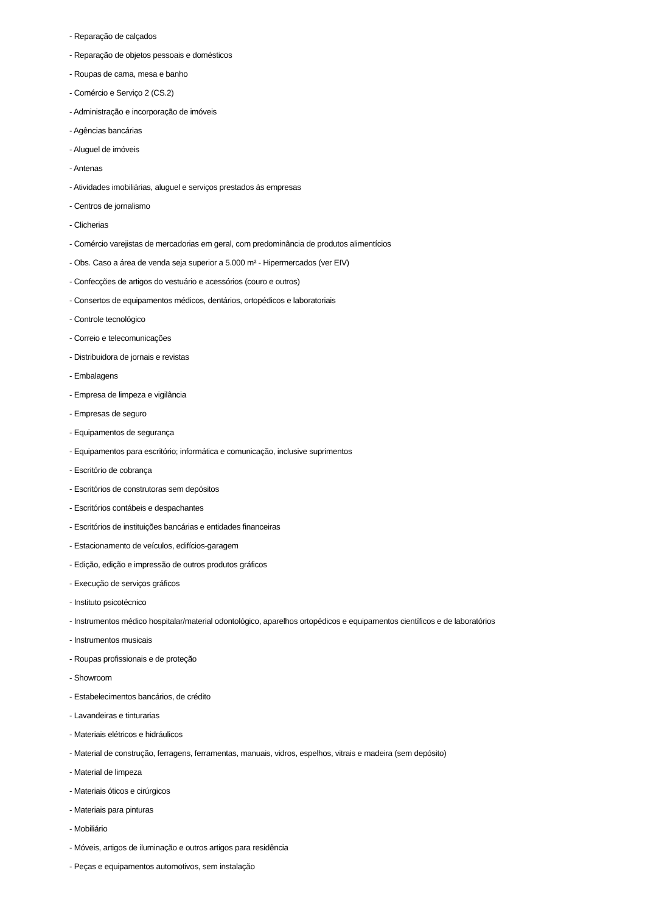- Reparação de calçados
- Reparação de objetos pessoais e domésticos
- Roupas de cama, mesa e banho
- Comércio e Serviço 2 (CS.2)
- Administração e incorporação de imóveis
- Agências bancárias
- Aluguel de imóveis
- Antenas
- Atividades imobiliárias, aluguel e serviços prestados ás empresas
- Centros de jornalismo
- Clicherias
- Comércio varejistas de mercadorias em geral, com predominância de produtos alimentícios
- Obs. Caso a área de venda seja superior a 5.000 m² - Hipermercados (ver EIV)
- Confecções de artigos do vestuário e acessórios (couro e outros)
- Consertos de equipamentos médicos, dentários, ortopédicos e laboratoriais
- Controle tecnológico
- Correio e telecomunicações
- Distribuidora de jornais e revistas
- Embalagens
- Empresa de limpeza e vigilância
- Empresas de seguro
- Equipamentos de segurança
- Equipamentos para escritório; informática e comunicação, inclusive suprimentos
- Escritório de cobrança
- Escritórios de construtoras sem depósitos
- Escritórios contábeis e despachantes
- Escritórios de instituições bancárias e entidades financeiras
- Estacionamento de veículos, edifícios-garagem
- Edição, edição e impressão de outros produtos gráficos
- Execução de serviços gráficos
- Instituto psicotécnico
- Instrumentos médico hospitalar/material odontológico, aparelhos ortopédicos e equipamentos científicos e de laboratórios
- Instrumentos musicais
- Roupas profissionais e de proteção
- Showroom
- Estabelecimentos bancários, de crédito
- Lavandeiras e tinturarias
- Materiais elétricos e hidráulicos
- Material de construção, ferragens, ferramentas, manuais, vidros, espelhos, vitrais e madeira (sem depósito)
- Material de limpeza
- Materiais óticos e cirúrgicos
- Materiais para pinturas
- Mobiliário
- Móveis, artigos de iluminação e outros artigos para residência
- Peças e equipamentos automotivos, sem instalação